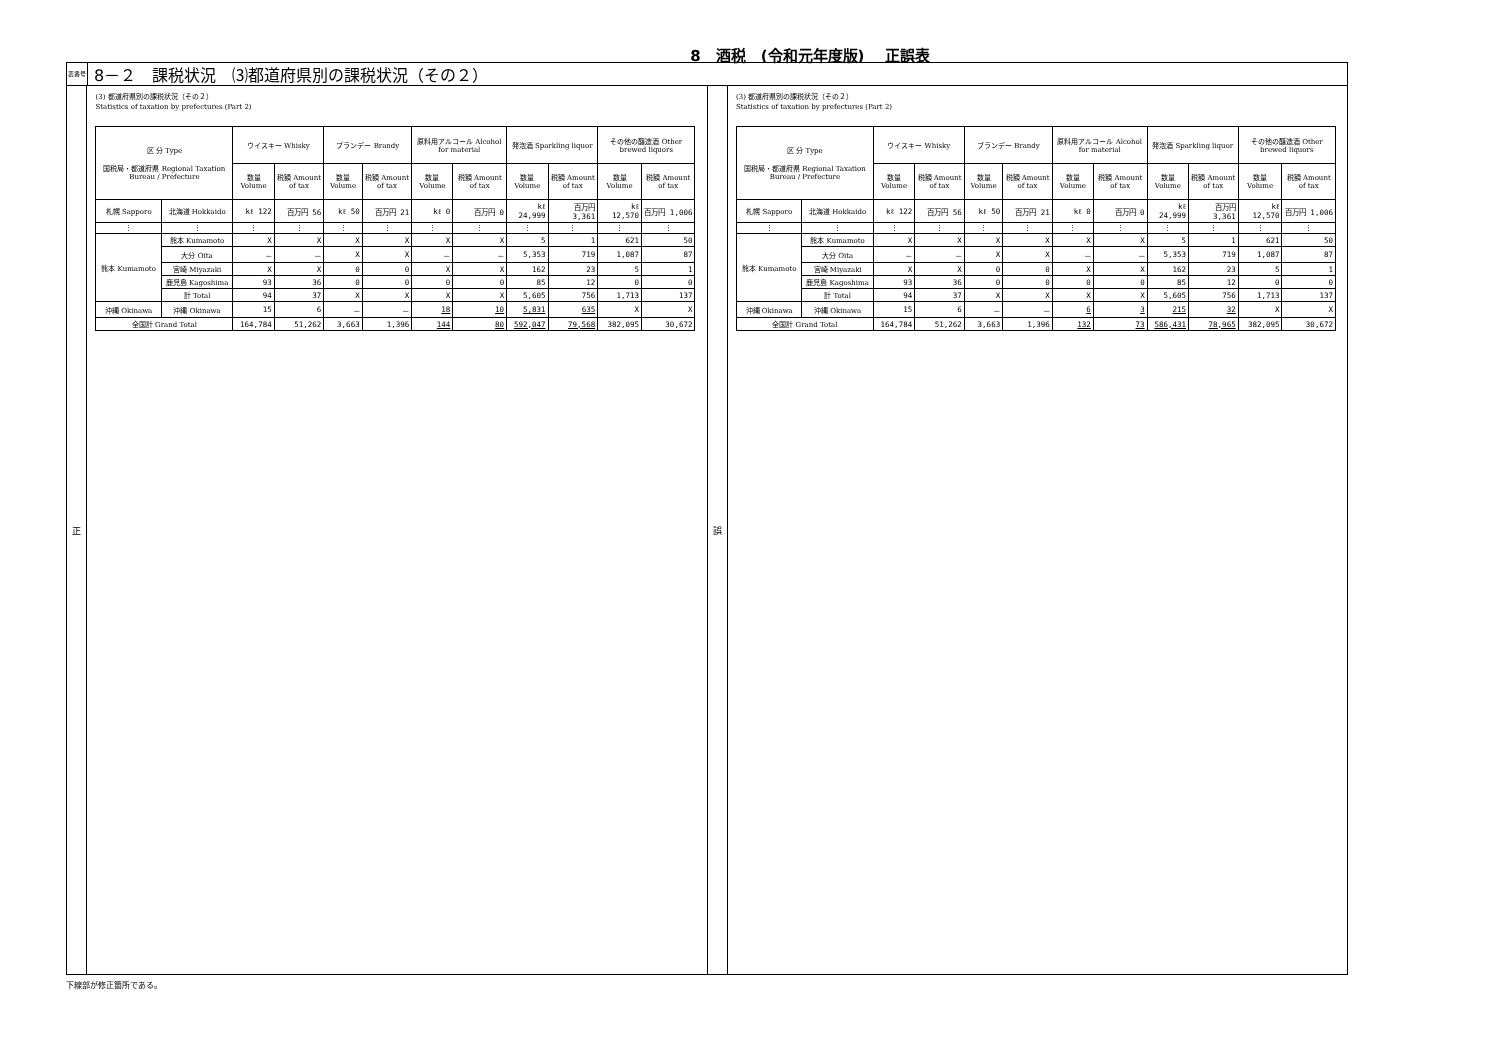8　酒税　(令和元年度版)　 正誤表
表番号
8－２　課税状況　⑶都道府県別の課税状況（その２）
正
(3) 都道府県別の課税状況（その２）
Statistics of taxation by prefectures (Part 2)
| 区 分 Type 国税局・都道府県 Regional Taxation Bureau / Prefecture | | ウイスキー Whisky | | ブランデー Brandy | | 原料用アルコール Alcohol for material | | 発泡酒 Sparkling liquor | | その他の醸造酒 Other brewed liquors | |
| --- | --- | --- | --- | --- | --- | --- | --- | --- | --- | --- | --- |
| | | 数量 Volume | 税額 Amount of tax | 数量 Volume | 税額 Amount of tax | 数量 Volume | 税額 Amount of tax | 数量 Volume | 税額 Amount of tax | 数量 Volume | 税額 Amount of tax |
| 札幌 Sapporo | 北海道 Hokkaido | kℓ 122 | 百万円 56 | kℓ 50 | 百万円 21 | kℓ 0 | 百万円 0 | kℓ 24,999 | 百万円 3,361 | kℓ 12,570 | 百万円 1,006 |
| ⋮ | ⋮ | ⋮ | ⋮ | ⋮ | ⋮ | ⋮ | ⋮ | ⋮ | ⋮ | ⋮ | ⋮ |
| 熊本 Kumamoto | 熊本 Kumamoto | X | X | X | X | X | X | 5 | 1 | 621 | 50 |
| | 大分 Oita | － | － | X | X | － | － | 5,353 | 719 | 1,087 | 87 |
| | 宮崎 Miyazaki | X | X | 0 | 0 | X | X | 162 | 23 | 5 | 1 |
| | 鹿児島 Kagoshima | 93 | 36 | 0 | 0 | 0 | 0 | 85 | 12 | 0 | 0 |
| | 計 Total | 94 | 37 | X | X | X | X | 5,605 | 756 | 1,713 | 137 |
| 沖縄 Okinawa | 沖縄 Okinawa | 15 | 6 | － | － | 18 | 10 | 5,831 | 635 | X | X |
| 全国計 Grand Total | | 164,784 | 51,262 | 3,663 | 1,396 | 144 | 80 | 592,047 | 79,568 | 382,095 | 30,672 |
誤
(3) 都道府県別の課税状況（その２）
Statistics of taxation by prefectures (Part 2)
| 区 分 Type 国税局・都道府県 Regional Taxation Bureau / Prefecture | | ウイスキー Whisky | | ブランデー Brandy | | 原料用アルコール Alcohol for material | | 発泡酒 Sparkling liquor | | その他の醸造酒 Other brewed liquors | |
| --- | --- | --- | --- | --- | --- | --- | --- | --- | --- | --- | --- |
| | | 数量 Volume | 税額 Amount of tax | 数量 Volume | 税額 Amount of tax | 数量 Volume | 税額 Amount of tax | 数量 Volume | 税額 Amount of tax | 数量 Volume | 税額 Amount of tax |
| 札幌 Sapporo | 北海道 Hokkaido | kℓ 122 | 百万円 56 | kℓ 50 | 百万円 21 | kℓ 0 | 百万円 0 | kℓ 24,999 | 百万円 3,361 | kℓ 12,570 | 百万円 1,006 |
| ⋮ | ⋮ | ⋮ | ⋮ | ⋮ | ⋮ | ⋮ | ⋮ | ⋮ | ⋮ | ⋮ | ⋮ |
| 熊本 Kumamoto | 熊本 Kumamoto | X | X | X | X | X | X | 5 | 1 | 621 | 50 |
| | 大分 Oita | － | － | X | X | － | － | 5,353 | 719 | 1,087 | 87 |
| | 宮崎 Miyazaki | X | X | 0 | 0 | X | X | 162 | 23 | 5 | 1 |
| | 鹿児島 Kagoshima | 93 | 36 | 0 | 0 | 0 | 0 | 85 | 12 | 0 | 0 |
| | 計 Total | 94 | 37 | X | X | X | X | 5,605 | 756 | 1,713 | 137 |
| 沖縄 Okinawa | 沖縄 Okinawa | 15 | 6 | － | － | 6 | 3 | 215 | 32 | X | X |
| 全国計 Grand Total | | 164,784 | 51,262 | 3,663 | 1,396 | 132 | 73 | 586,431 | 78,965 | 382,095 | 30,672 |
下線部が修正箇所である。